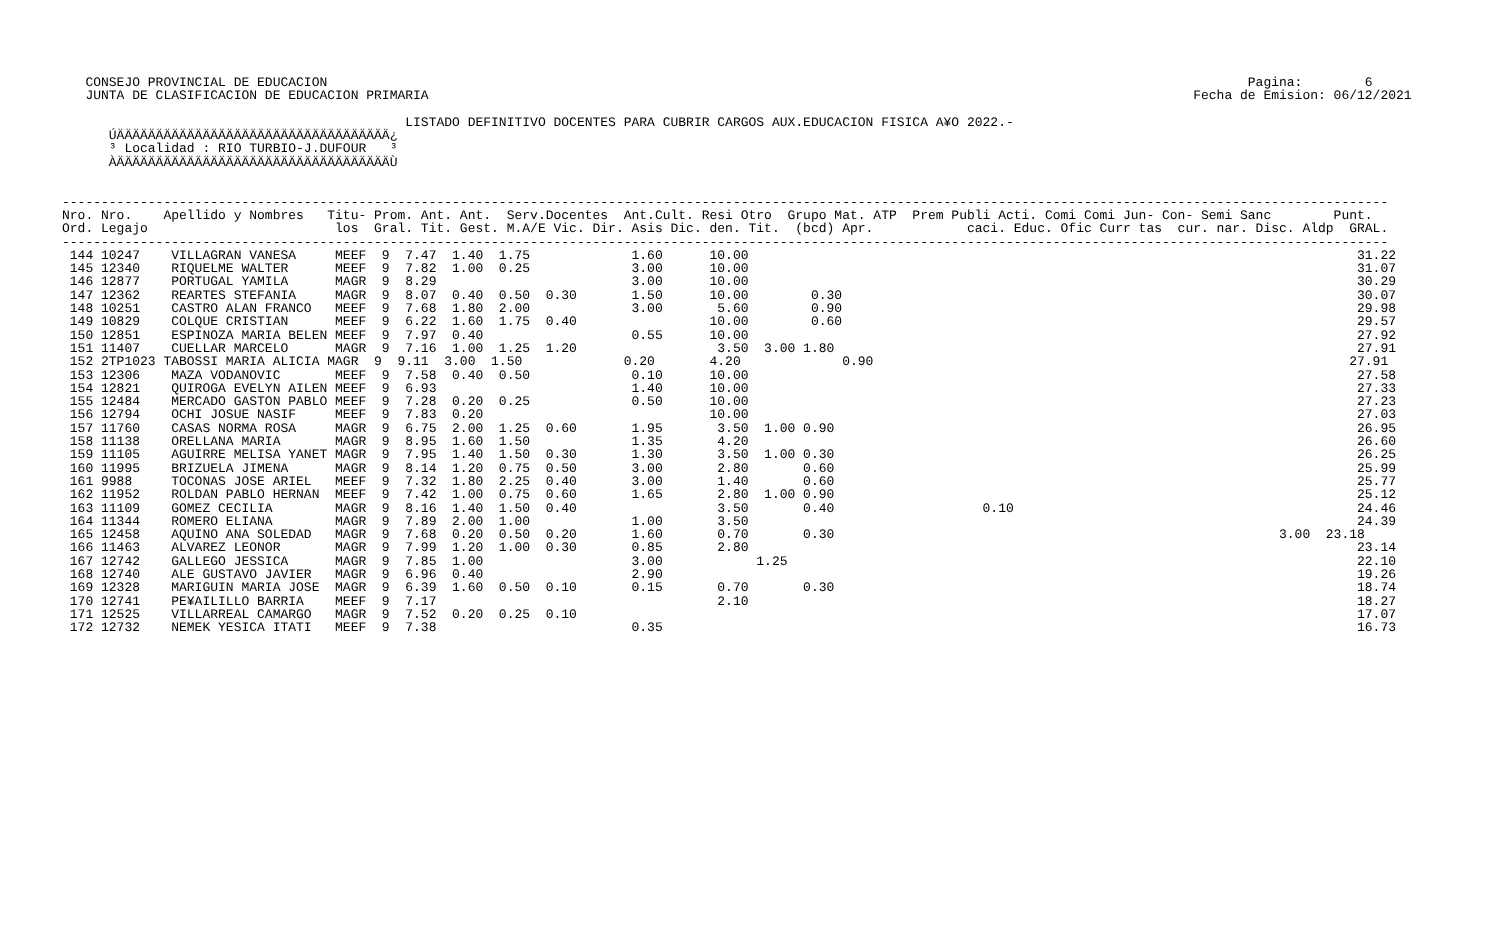CONSEJO PROVINCIAL DE EDUCACION                                                                                                                      Pagina:        6
   JUNTA DE CLASIFICACION DE EDUCACION PRIMARIA                                                                                                  Fecha de Emision: 06/12/2021

                                            LISTADO DEFINITIVO DOCENTES PARA CUBRIR CARGOS AUX.EDUCACION FISICA A¥O 2022.-
      ÚÄÄÄÄÄÄÄÄÄÄÄÄÄÄÄÄÄÄÄÄÄÄÄÄÄÄÄÄÄÄÄÄÄÄÄ¿
      ³ Localidad : RIO TURBIO-J.DUFOUR   ³
      ÀÄÄÄÄÄÄÄÄÄÄÄÄÄÄÄÄÄÄÄÄÄÄÄÄÄÄÄÄÄÄÄÄÄÄÄÙ


--------------------------------------------------------------------------------------------------------------------------------------------------------------------------
Nro. Nro.    Apellido y Nombres   Titu- Prom. Ant. Ant.  Serv.Docentes  Ant.Cult. Resi Otro  Grupo Mat. ATP  Prem Publi Acti. Comi Comi Jun- Con- Semi Sanc        Punt.
Ord. Legajo                        los  Gral. Tit. Gest. M.A/E Vic. Dir. Asis Dic. den. Tit.  (bcd) Apr.            caci. Educ. Ofic Curr tas  cur. nar. Disc. Aldp  GRAL.
--------------------------------------------------------------------------------------------------------------------------------------------------------------------------
 144 10247    VILLAGRAN VANESA     MEEF  9  7.47  1.40  1.75             1.60      10.00                                                                              31.22
 145 12340    RIQUELME WALTER      MEEF  9  7.82  1.00  0.25             3.00      10.00                                                                              31.07
 146 12877    PORTUGAL YAMILA      MAGR  9  8.29                         3.00      10.00                                                                              30.29
 147 12362    REARTES STEFANIA     MAGR  9  8.07  0.40  0.50  0.30       1.50      10.00        0.30                                                                  30.07
 148 10251    CASTRO ALAN FRANCO   MEEF  9  7.68  1.80  2.00             3.00       5.60        0.90                                                                  29.98
 149 10829    COLQUE CRISTIAN      MEEF  9  6.22  1.60  1.75  0.40                 10.00        0.60                                                                  29.57
 150 12851    ESPINOZA MARIA BELEN MEEF  9  7.97  0.40                   0.55      10.00                                                                              27.92
 151 11407    CUELLAR MARCELO      MAGR  9  7.16  1.00  1.25  1.20                  3.50  3.00 1.80                                                                   27.91
 152 2TP1023 TABOSSI MARIA ALICIA MAGR  9  9.11  3.00  1.50             0.20       4.20             0.90                                                             27.91
 153 12306    MAZA VODANOVIC       MEEF  9  7.58  0.40  0.50             0.10      10.00                                                                              27.58
 154 12821    QUIROGA EVELYN AILEN MEEF  9  6.93                         1.40      10.00                                                                              27.33
 155 12484    MERCADO GASTON PABLO MEEF  9  7.28  0.20  0.25             0.50      10.00                                                                              27.23
 156 12794    OCHI JOSUE NASIF     MEEF  9  7.83  0.20                             10.00                                                                              27.03
 157 11760    CASAS NORMA ROSA     MAGR  9  6.75  2.00  1.25  0.60       1.95       3.50  1.00 0.90                                                                   26.95
 158 11138    ORELLANA MARIA       MAGR  9  8.95  1.60  1.50             1.35       4.20                                                                              26.60
 159 11105    AGUIRRE MELISA YANET MAGR  9  7.95  1.40  1.50  0.30       1.30       3.50  1.00 0.30                                                                   26.25
 160 11995    BRIZUELA JIMENA      MAGR  9  8.14  1.20  0.75  0.50       3.00       2.80       0.60                                                                   25.99
 161 9988     TOCONAS JOSE ARIEL   MEEF  9  7.32  1.80  2.25  0.40       3.00       1.40       0.60                                                                   25.77
 162 11952    ROLDAN PABLO HERNAN  MEEF  9  7.42  1.00  0.75  0.60       1.65       2.80  1.00 0.90                                                                   25.12
 163 11109    GOMEZ CECILIA        MAGR  9  8.16  1.40  1.50  0.40                  3.50       0.40                   0.10                                            24.46
 164 11344    ROMERO ELIANA        MAGR  9  7.89  2.00  1.00             1.00       3.50                                                                              24.39
 165 12458    AQUINO ANA SOLEDAD   MAGR  9  7.68  0.20  0.50  0.20       1.60       0.70       0.30                                                         3.00  23.18
 166 11463    ALVAREZ LEONOR       MAGR  9  7.99  1.20  1.00  0.30       0.85       2.80                                                                              23.14
 167 12742    GALLEGO JESSICA      MAGR  9  7.85  1.00                   3.00            1.25                                                                         22.10
 168 12740    ALE GUSTAVO JAVIER   MAGR  9  6.96  0.40                   2.90                                                                                         19.26
 169 12328    MARIGUIN MARIA JOSE  MAGR  9  6.39  1.60  0.50  0.10       0.15       0.70       0.30                                                                   18.74
 170 12741    PE¥AILILLO BARRIA    MEEF  9  7.17                                    2.10                                                                              18.27
 171 12525    VILLARREAL CAMARGO   MAGR  9  7.52  0.20  0.25  0.10                                                                                                    17.07
 172 12732    NEMEK YESICA ITATI   MEEF  9  7.38                         0.35                                                                                         16.73